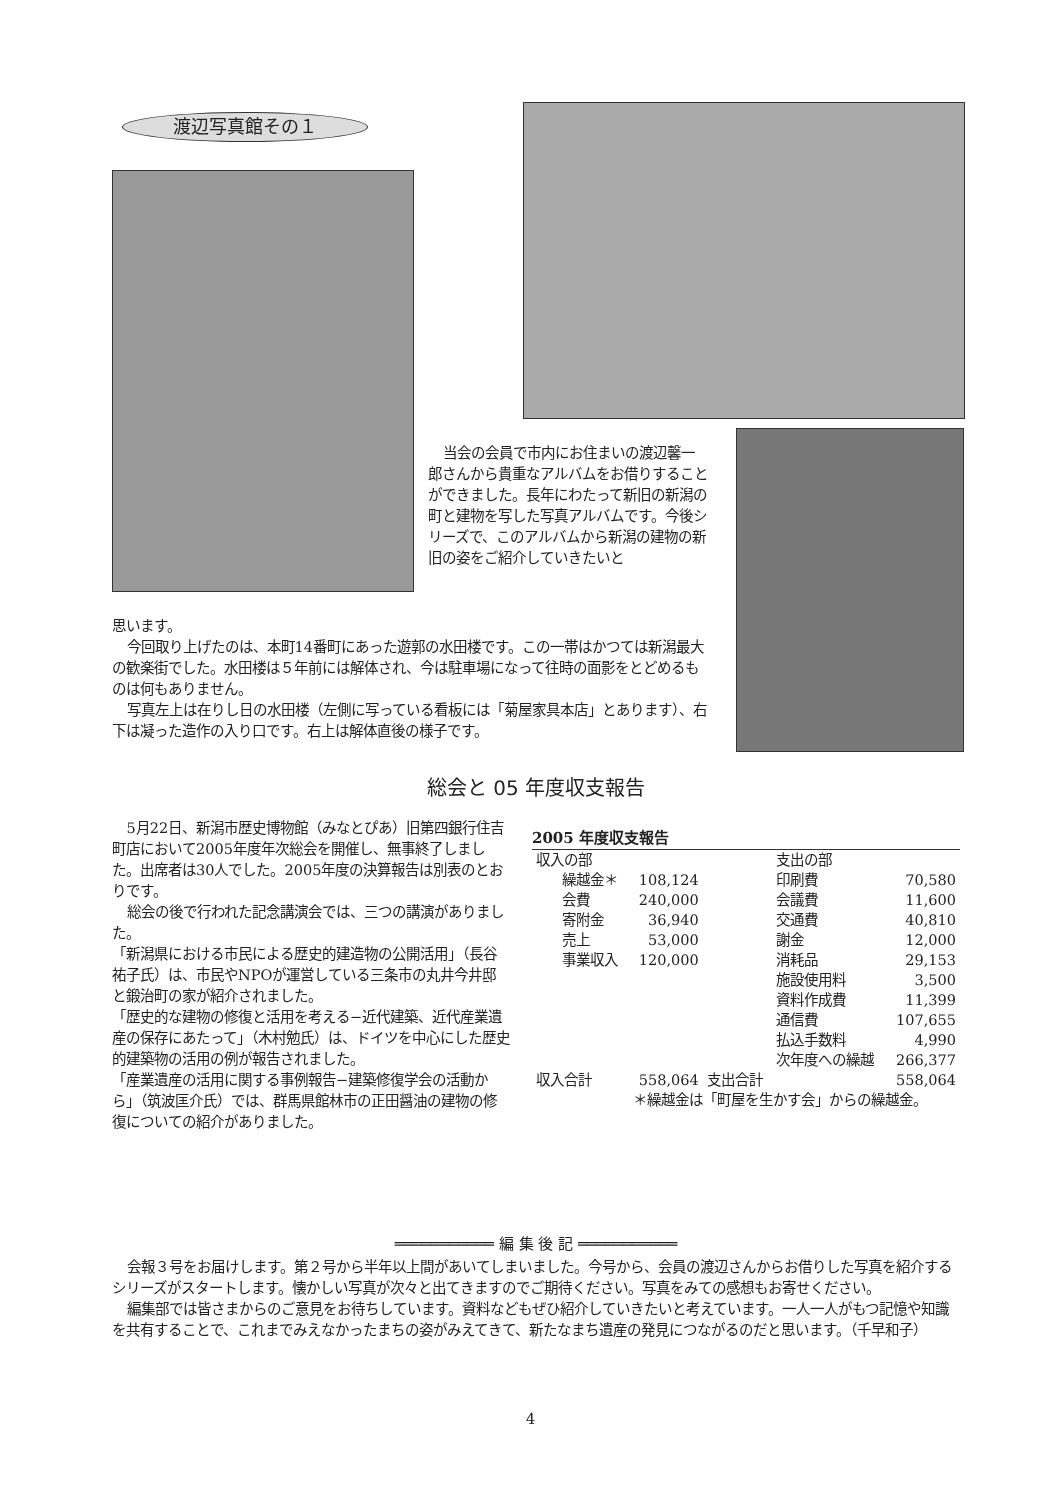渡辺写真館その１
当会の会員で市内にお住まいの渡辺馨一郎さんから貴重なアルバムをお借りすることができました。長年にわたって新旧の新潟の町と建物を写した写真アルバムです。今後シリーズで、このアルバムから新潟の建物の新旧の姿をご紹介していきたいと
思います。
今回取り上げたのは、本町14番町にあった遊郭の水田楼です。この一帯はかつては新潟最大の歓楽街でした。水田楼は５年前には解体され、今は駐車場になって往時の面影をとどめるものは何もありません。
写真左上は在りし日の水田楼（左側に写っている看板には「菊屋家具本店」とあります）、右下は凝った造作の入り口です。右上は解体直後の様子です。
総会と 05 年度収支報告
5月22日、新潟市歴史博物館（みなとぴあ）旧第四銀行住吉町店において2005年度年次総会を開催し、無事終了しました。出席者は30人でした。2005年度の決算報告は別表のとおりです。
総会の後で行われた記念講演会では、三つの講演がありました。
「新潟県における市民による歴史的建造物の公開活用」（長谷祐子氏）は、市民やNPOが運営している三条市の丸井今井邸と鍛治町の家が紹介されました。
「歴史的な建物の修復と活用を考える−近代建築、近代産業遺産の保存にあたって」（木村勉氏）は、ドイツを中心にした歴史的建築物の活用の例が報告されました。
「産業遺産の活用に関する事例報告−建築修復学会の活動から」（筑波匡介氏）では、群馬県館林市の正田醤油の建物の修復についての紹介がありました。
2005 年度収支報告
| 収入の部 | | | 支出の部 | |
| 繰越金＊ | 108,124 | | 印刷費 | 70,580 |
| 会費 | 240,000 | | 会議費 | 11,600 |
| 寄附金 | 36,940 | | 交通費 | 40,810 |
| 売上 | 53,000 | | 謝金 | 12,000 |
| 事業収入 | 120,000 | | 消耗品 | 29,153 |
| | | | 施設使用料 | 3,500 |
| | | | 資料作成費 | 11,399 |
| | | | 通信費 | 107,655 |
| | | | 払込手数料 | 4,990 |
| | | | 次年度への繰越 | 266,377 |
| 収入合計 | 558,064 | 支出合計 | | 558,064 |
| | ＊繰越金は「町屋を生かす会」からの繰越金。 | | | |
═══════════ 編 集 後 記 ═══════════
会報３号をお届けします。第２号から半年以上間があいてしまいました。今号から、会員の渡辺さんからお借りした写真を紹介するシリーズがスタートします。懐かしい写真が次々と出てきますのでご期待ください。写真をみての感想もお寄せください。
編集部では皆さまからのご意見をお待ちしています。資料などもぜひ紹介していきたいと考えています。一人一人がもつ記憶や知識を共有することで、これまでみえなかったまちの姿がみえてきて、新たなまち遺産の発見につながるのだと思います。（千早和子）
4